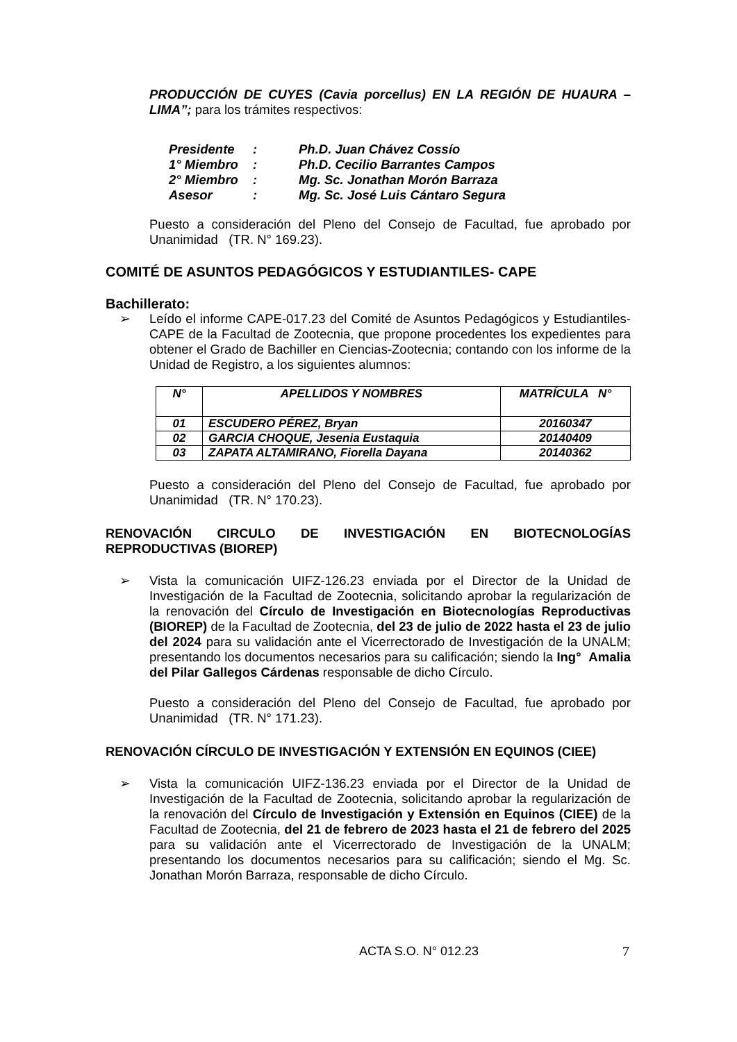PRODUCCIÓN DE CUYES (Cavia porcellus) EN LA REGIÓN DE HUAURA – LIMA”; para los trámites respectivos:
| Presidente | : | Ph.D. Juan Chávez Cossío |
| 1° Miembro | : | Ph.D. Cecilio Barrantes Campos |
| 2° Miembro | : | Mg. Sc. Jonathan Morón Barraza |
| Asesor | : | Mg. Sc. José Luis Cántaro Segura |
Puesto a consideración del Pleno del Consejo de Facultad, fue aprobado por Unanimidad (TR. N° 169.23).
COMITÉ DE ASUNTOS PEDAGÓGICOS Y ESTUDIANTILES- CAPE
Bachillerato:
➢ Leído el informe CAPE-017.23 del Comité de Asuntos Pedagógicos y Estudiantiles-CAPE de la Facultad de Zootecnia, que propone procedentes los expedientes para obtener el Grado de Bachiller en Ciencias-Zootecnia; contando con los informe de la Unidad de Registro, a los siguientes alumnos:
| N° | APELLIDOS Y NOMBRES | MATRÍCULA N° |
| --- | --- | --- |
| 01 | ESCUDERO PÉREZ, Bryan | 20160347 |
| 02 | GARCIA CHOQUE, Jesenia Eustaquia | 20140409 |
| 03 | ZAPATA ALTAMIRANO, Fiorella Dayana | 20140362 |
Puesto a consideración del Pleno del Consejo de Facultad, fue aprobado por Unanimidad (TR. N° 170.23).
RENOVACIÓN CIRCULO DE INVESTIGACIÓN EN BIOTECNOLOGÍAS
REPRODUCTIVAS (BIOREP)
➢ Vista la comunicación UIFZ-126.23 enviada por el Director de la Unidad de Investigación de la Facultad de Zootecnia, solicitando aprobar la regularización de la renovación del Círculo de Investigación en Biotecnologías Reproductivas (BIOREP) de la Facultad de Zootecnia, del 23 de julio de 2022 hasta el 23 de julio del 2024 para su validación ante el Vicerrectorado de Investigación de la UNALM; presentando los documentos necesarios para su calificación; siendo la Ing° Amalia del Pilar Gallegos Cárdenas responsable de dicho Círculo.
Puesto a consideración del Pleno del Consejo de Facultad, fue aprobado por Unanimidad (TR. N° 171.23).
RENOVACIÓN CÍRCULO DE INVESTIGACIÓN Y EXTENSIÓN EN EQUINOS (CIEE)
➢ Vista la comunicación UIFZ-136.23 enviada por el Director de la Unidad de Investigación de la Facultad de Zootecnia, solicitando aprobar la regularización de la renovación del Círculo de Investigación y Extensión en Equinos (CIEE) de la Facultad de Zootecnia, del 21 de febrero de 2023 hasta el 21 de febrero del 2025 para su validación ante el Vicerrectorado de Investigación de la UNALM; presentando los documentos necesarios para su calificación; siendo el Mg. Sc. Jonathan Morón Barraza, responsable de dicho Círculo.
ACTA S.O. N° 012.23 7